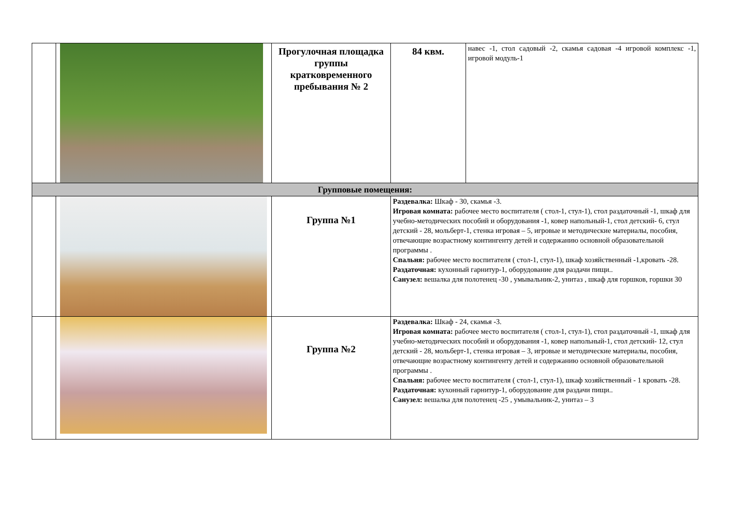| | | Прогулочная площадка группы кратковременного пребывания № 2 | 84 квм. | навес -1, стол садовый -2, скамья садовая -4 игровой комплекс -1, игровой модуль-1 |
| Групповые помещения: | | | | |
| | | Группа №1 | Раздевалка: Шкаф - 30, скамья -3. Игровая комната: рабочее место воспитателя ( стол-1, стул-1), стол раздаточный -1, шкаф для учебно-методических пособий и оборудования -1, ковер напольный-1, стол детский- 6, стул детский - 28, мольберт-1, стенка игровая – 5, игровые и методические материалы, пособия, отвечающие возрастному контингенту детей и содержанию основной образовательной программы . Спальня: рабочее место воспитателя ( стол-1, стул-1), шкаф хозяйственный -1,кровать -28. Раздаточная: кухонный гарнитур-1, оборудование для раздачи пищи.. Санузел: вешалка для полотенец -30 , умывальник-2, унитаз , шкаф для горшков, горшки 30 | |
| | | Группа №2 | Раздевалка: Шкаф - 24, скамья -3. Игровая комната: рабочее место воспитателя ( стол-1, стул-1), стол раздаточный -1, шкаф для учебно-методических пособий и оборудования -1, ковер напольный-1, стол детский- 12, стул детский - 28, мольберт-1, стенка игровая – 3, игровые и методические материалы, пособия, отвечающие возрастному контингенту детей и содержанию основной образовательной программы . Спальня: рабочее место воспитателя ( стол-1, стул-1), шкаф хозяйственный - 1 кровать -28. Раздаточная: кухонный гарнитур-1, оборудование для раздачи пищи.. Санузел: вешалка для полотенец -25 , умывальник-2, унитаз – 3 | |